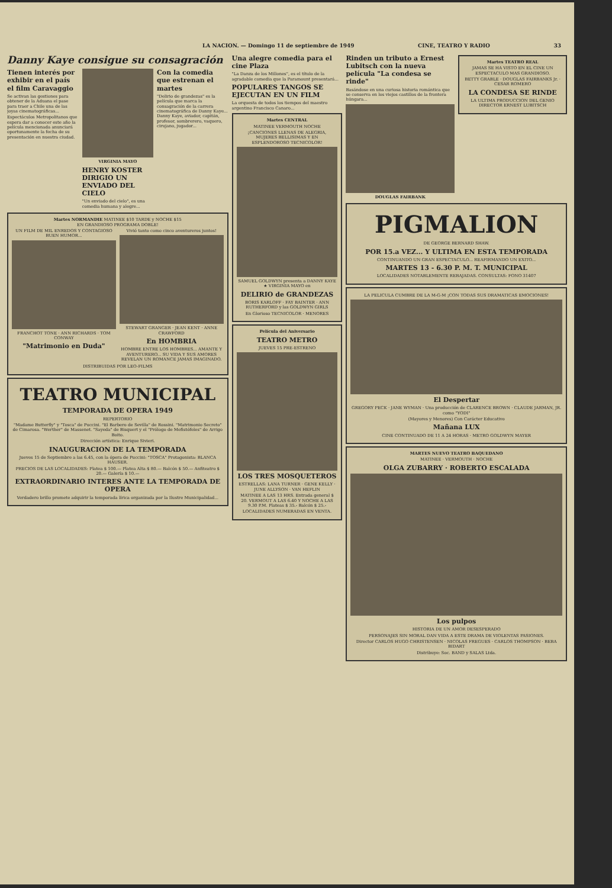LA NACION. — Domingo 11 de septiembre de 1949 CINE, TEATRO Y RADIO 33
Danny Kaye consigue su consagración
Tienen interés por exhibir en el país el film Caravaggio
Se activan las gestiones para obtener de la Aduana el pase para traer a Chile una de las joyas cinematográficas...
Espectáculos Metropolitanos que espera dar a conocer este año la película mencionada anunciará oportunamente la fecha de su presentación en nuestra ciudad.
VIRGINIA MAYO
HENRY KOSTER DIRIGIO UN ENVIADO DEL CIELO
"Un enviado del cielo", es una comedia humana y alegre...
Con la comedia que estrenan el martes
"Delirio de grandezas" es la película que marca la consagración de la carrera cinematográfica de Danny Kaye... Danny Kaye, aviador, capitán, profesor, sombrerero, vaquero, cirujano, jugador...
Martes NORMANDIE MATINEE $10 TARDE y NOCHE $15
EN GRANDIOSO PROGRAMA DOBLE!
UN FILM DE MIL ENREDOS Y CONTAGIOSO BUEN HUMOR...
FRANCHOT TONE · ANN RICHARDS · TOM CONWAY
"Matrimonio en Duda"
Vivió tanto como cinco aventureros juntos!
STEWART GRANGER · JEAN KENT · ANNE CRAWFORD
En HOMBRIA
HOMBRE ENTRE LOS HOMBRES... AMANTE Y AVENTURERO... SU VIDA Y SUS AMORES REVELAN UN ROMANCE JAMAS IMAGINADO.
DISTRIBUIDAS POR LEO-FILMS
TEATRO MUNICIPAL
TEMPORADA DE OPERA 1949
REPERTORIO
"Madame Butterfly" y "Tosca" de Puccini. "El Barbero de Sevilla" de Rossini. "Matrimonio Secreto" de Cimarosa. "Werther" de Massenet. "Sayeda" de Bisquert y el "Prólogo de Mefistófeles" de Arrigo Boito.
Dirección artística: Enrique Sivieri.
INAUGURACION DE LA TEMPORADA
Jueves 15 de Septiembre a las 6.45, con la ópera de Puccini: "TOSCA" Protagonista: BLANCA HAUSER.
PRECIOS DE LAS LOCALIDADES: Platea $ 100.— Platea Alta $ 80.— Balcón $ 50.— Anfiteatro $ 20.— Galería $ 10.—
EXTRAORDINARIO INTERES ANTE LA TEMPORADA DE OPERA
Verdadero brillo promete adquirir la temporada lírica organizada por la Ilustre Municipalidad...
Una alegre comedia para el cine Plaza
"La Danza de los Millones", es el título de la agradable comedia que la Paramount presentará...
POPULARES TANGOS SE EJECUTAN EN UN FILM
La orquesta de todos los tiempos del maestro argentino Francisco Canaro...
Martes CENTRAL
MATINEE VERMOUTH NOCHE
¡CANCIONES LLENAS DE ALEGRIA, MUJERES BELLISIMAS Y EN ESPLENDOROSO TECNICOLOR!
SAMUEL GOLDWYN presenta a DANNY KAYE ★ VIRGINIA MAYO en
DELIRIO de GRANDEZAS
BORIS KARLOFF · FAY BAINTER · ANN RUTHERFORD y las GOLDWYN GIRLS
En Glorioso TECNICOLOR · MENORES
Película del Aniversario
TEATRO METRO
JUEVES 15 PRE-ESTRENO
LOS TRES MOSQUETEROS
ESTRELLAS: LANA TURNER · GENE KELLY · JUNE ALLYSON · VAN HEFLIN
MATINEE A LAS 13 HRS. Entrada general $ 20. VERMOUT A LAS 6.40 Y NOCHE A LAS 9.30 P.M. Plateas $ 35.- Balcón $ 25.-
LOCALIDADES NUMERADAS EN VENTA.
Rinden un tributo a Ernest Lubitsch con la nueva película "La condesa se rinde"
Basándose en una curiosa historia romántica que se conserva en los viejos castillos de la frontera húngara...
DOUGLAS FAIRBANK
Martes TEATRO REAL
JAMAS SE HA VISTO EN EL CINE UN ESPECTACULO MAS GRANDIOSO.
BETTY GRABLE · DOUGLAS FAIRBANKS Jr. · CESAR ROMERO
LA CONDESA SE RINDE
LA ULTIMA PRODUCCION DEL GENIO DIRECTOR ERNEST LUBITSCH
PIGMALION
DE GEORGE BERNARD SHAW.
POR 15.a VEZ... Y ULTIMA EN ESTA TEMPORADA
CONTINUANDO UN GRAN ESPECTACULO... REAFIRMANDO UN EXITO...
MARTES 13 - 6.30 P. M. T. MUNICIPAL
LOCALIDADES NOTABLEMENTE REBAJADAS. CONSULTAS: FONO 31407
LA PELICULA CUMBRE DE LA M-G-M ¡CON TODAS SUS DRAMATICAS EMOCIONES!
El Despertar
GREGORY PECK · JANE WYMAN · Una producción de CLARENCE BROWN · CLAUDE JARMAN, JR. como "YODI"
(Mayores y Menores) Con Carácter Educativo
Mañana LUX
CINE CONTINUADO DE 11 A 24 HORAS · METRO GOLDWYN MAYER
MARTES NUEVO TEATRO BAQUEDANO
MATINEE · VERMOUTH · NOCHE
OLGA ZUBARRY · ROBERTO ESCALADA
Los pulpos
HISTORIA DE UN AMOR DESESPERADO
PERSONAJES SIN MORAL DAN VIDA A ESTE DRAMA DE VIOLENTAS PASIONES.
Director CARLOS HUGO CHRISTENSEN · NICOLAS FREGUES · CARLOS THOMPSON · BEBA BIDART
Distribuye: Soc. BAND y SALAS Ltda.